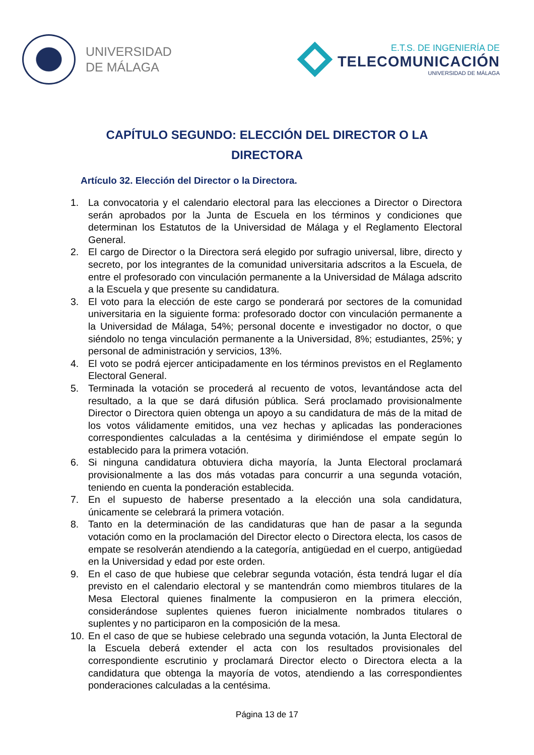UNIVERSIDAD
DE MÁLAGA
E.T.S. DE INGENIERÍA DE
TELECOMUNICACIÓN
UNIVERSIDAD DE MÁLAGA
CAPÍTULO SEGUNDO: ELECCIÓN DEL DIRECTOR O LA DIRECTORA
Artículo 32. Elección del Director o la Directora.
1. La convocatoria y el calendario electoral para las elecciones a Director o Directora serán aprobados por la Junta de Escuela en los términos y condiciones que determinan los Estatutos de la Universidad de Málaga y el Reglamento Electoral General.
2. El cargo de Director o la Directora será elegido por sufragio universal, libre, directo y secreto, por los integrantes de la comunidad universitaria adscritos a la Escuela, de entre el profesorado con vinculación permanente a la Universidad de Málaga adscrito a la Escuela y que presente su candidatura.
3. El voto para la elección de este cargo se ponderará por sectores de la comunidad universitaria en la siguiente forma: profesorado doctor con vinculación permanente a la Universidad de Málaga, 54%; personal docente e investigador no doctor, o que siéndolo no tenga vinculación permanente a la Universidad, 8%; estudiantes, 25%; y personal de administración y servicios, 13%.
4. El voto se podrá ejercer anticipadamente en los términos previstos en el Reglamento Electoral General.
5. Terminada la votación se procederá al recuento de votos, levantándose acta del resultado, a la que se dará difusión pública. Será proclamado provisionalmente Director o Directora quien obtenga un apoyo a su candidatura de más de la mitad de los votos válidamente emitidos, una vez hechas y aplicadas las ponderaciones correspondientes calculadas a la centésima y dirimiéndose el empate según lo establecido para la primera votación.
6. Si ninguna candidatura obtuviera dicha mayoría, la Junta Electoral proclamará provisionalmente a las dos más votadas para concurrir a una segunda votación, teniendo en cuenta la ponderación establecida.
7. En el supuesto de haberse presentado a la elección una sola candidatura, únicamente se celebrará la primera votación.
8. Tanto en la determinación de las candidaturas que han de pasar a la segunda votación como en la proclamación del Director electo o Directora electa, los casos de empate se resolverán atendiendo a la categoría, antigüedad en el cuerpo, antigüedad en la Universidad y edad por este orden.
9. En el caso de que hubiese que celebrar segunda votación, ésta tendrá lugar el día previsto en el calendario electoral y se mantendrán como miembros titulares de la Mesa Electoral quienes finalmente la compusieron en la primera elección, considerándose suplentes quienes fueron inicialmente nombrados titulares o suplentes y no participaron en la composición de la mesa.
10. En el caso de que se hubiese celebrado una segunda votación, la Junta Electoral de la Escuela deberá extender el acta con los resultados provisionales del correspondiente escrutinio y proclamará Director electo o Directora electa a la candidatura que obtenga la mayoría de votos, atendiendo a las correspondientes ponderaciones calculadas a la centésima.
Página 13 de 17